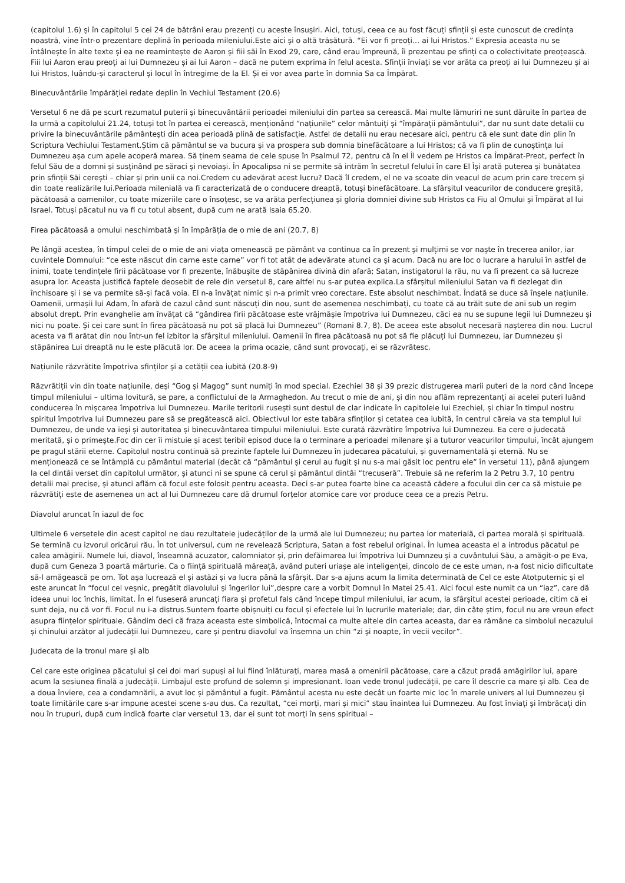(capitolul 1.6) și în capitolul 5 cei 24 de bătrâni erau prezenți cu aceste însușiri. Aici, totuși, ceea ce au fost făcuți sfinții și este cunoscut de credința noastră, vine într-o prezentare deplină în perioada mileniului.Este aici și o altă trăsătură. “Ei vor fi preoți… ai lui Hristos.” Expresia aceasta nu se întâlnește în alte texte și ea ne reamintește de Aaron și fiii săi în Exod 29, care, când erau împreună, îi prezentau pe sfinți ca o colectivitate preoțească. Fiii lui Aaron erau preoți ai lui Dumnezeu și ai lui Aaron – dacă ne putem exprima în felul acesta. Sfinții înviați se vor arăta ca preoți ai lui Dumnezeu și ai lui Hristos, luându-și caracterul și locul în întregime de la El. Și ei vor avea parte în domnia Sa ca Împărat.
Binecuvântările împărăției redate deplin în Vechiul Testament (20.6)
Versetul 6 ne dă pe scurt rezumatul puterii și binecuvântării perioadei mileniului din partea sa cerească. Mai multe lămuriri ne sunt dăruite în partea de la urmă a capitolului 21.24, totuși tot în partea ei cerească, menționând “națiunile” celor mântuiți și “împărații pământului”, dar nu sunt date detalii cu privire la binecuvântările pământești din acea perioadă plină de satisfacție. Astfel de detalii nu erau necesare aici, pentru că ele sunt date din plin în Scriptura Vechiului Testament.Știm că pământul se va bucura și va prospera sub domnia binefăcătoare a lui Hristos; că va fi plin de cunoștința lui Dumnezeu așa cum apele acoperă marea. Să ținem seama de cele spuse în Psalmul 72, pentru că în el Îl vedem pe Hristos ca Împărat-Preot, perfect în felul Său de a domni și susținând pe săraci și nevoiași. În Apocalipsa ni se permite să intrăm în secretul felului în care El Își arată puterea și bunătatea prin sfinții Săi cerești – chiar și prin unii ca noi.Credem cu adevărat acest lucru? Dacă îl credem, el ne va scoate din veacul de acum prin care trecem și din toate realizările lui.Perioada milenială va fi caracterizată de o conducere dreaptă, totuși binefăcătoare. La sfârșitul veacurilor de conducere greșită, păcătoasă a oamenilor, cu toate mizeriile care o însoțesc, se va arăta perfecțiunea și gloria domniei divine sub Hristos ca Fiu al Omului și Împărat al lui Israel. Totuși păcatul nu va fi cu totul absent, după cum ne arată Isaia 65.20.
Firea păcătoasă a omului neschimbată și în împărăția de o mie de ani (20.7, 8)
Pe lângă acestea, în timpul celei de o mie de ani viața omenească pe pământ va continua ca în prezent și mulțimi se vor naște în trecerea anilor, iar cuvintele Domnului: “ce este născut din carne este carne” vor fi tot atât de adevărate atunci ca și acum. Dacă nu are loc o lucrare a harului în astfel de inimi, toate tendințele firii păcătoase vor fi prezente, înăbușite de stăpânirea divină din afară; Satan, instigatorul la rău, nu va fi prezent ca să lucreze asupra lor. Aceasta justifică faptele deosebit de rele din versetul 8, care altfel nu s-ar putea explica.La sfârșitul mileniului Satan va fi dezlegat din închisoare și i se va permite să-și facă voia. El n-a învățat nimic și n-a primit vreo corectare. Este absolut neschimbat. Îndată se duce să înșele națiunile. Oamenii, urmașii lui Adam, în afară de cazul când sunt născuți din nou, sunt de asemenea neschimbați, cu toate că au trăit sute de ani sub un regim absolut drept. Prin evanghelie am învățat că “gândirea firii păcătoase este vrăjmășie împotriva lui Dumnezeu, căci ea nu se supune legii lui Dumnezeu și nici nu poate. Și cei care sunt în firea păcătoasă nu pot să placă lui Dumnezeu” (Romani 8.7, 8). De aceea este absolut necesară nașterea din nou. Lucrul acesta va fi arătat din nou într-un fel izbitor la sfârșitul mileniului. Oamenii în firea păcătoasă nu pot să fie plăcuți lui Dumnezeu, iar Dumnezeu și stăpânirea Lui dreaptă nu le este plăcută lor. De aceea la prima ocazie, când sunt provocați, ei se răzvrătesc.
Națiunile răzvrătite împotriva sfinților și a cetății cea iubită (20.8-9)
Răzvrătiții vin din toate națiunile, deși “Gog și Magog” sunt numiți în mod special. Ezechiel 38 și 39 prezic distrugerea marii puteri de la nord când începe timpul mileniului – ultima lovitură, se pare, a conflictului de la Armaghedon. Au trecut o mie de ani, și din nou aflăm reprezentanți ai acelei puteri luând conducerea în mișcarea împotriva lui Dumnezeu. Marile teritorii rusești sunt destul de clar indicate în capitolele lui Ezechiel, și chiar în timpul nostru spiritul împotriva lui Dumnezeu pare să se pregătească aici. Obiectivul lor este tabăra sfinților și cetatea cea iubită, în centrul căreia va sta templul lui Dumnezeu, de unde va ieși și autoritatea și binecuvântarea timpului mileniului. Este curată răzvrătire împotriva lui Dumnezeu. Ea cere o judecată meritată, și o primește.Foc din cer îi mistuie și acest teribil episod duce la o terminare a perioadei milenare și a tuturor veacurilor timpului, încât ajungem pe pragul stării eterne. Capitolul nostru continuă să prezinte faptele lui Dumnezeu în judecarea păcatului, și guvernamentală și eternă. Nu se menționează ce se întâmplă cu pământul material (decât că “pământul și cerul au fugit și nu s-a mai găsit loc pentru ele” în versetul 11), până ajungem la cel dintâi verset din capitolul următor, și atunci ni se spune că cerul și pământul dintâi “trecuseră”. Trebuie să ne referim la 2 Petru 3.7, 10 pentru detalii mai precise, și atunci aflăm că focul este folosit pentru aceasta. Deci s-ar putea foarte bine ca această cădere a focului din cer ca să mistuie pe răzvrătiți este de asemenea un act al lui Dumnezeu care dă drumul forțelor atomice care vor produce ceea ce a prezis Petru.
Diavolul aruncat în iazul de foc
Ultimele 6 versetele din acest capitol ne dau rezultatele judecăților de la urmă ale lui Dumnezeu; nu partea lor materială, ci partea morală și spirituală. Se termină cu izvorul oricărui rău. În tot universul, cum ne revelează Scriptura, Satan a fost rebelul original. În lumea aceasta el a introdus păcatul pe calea amăgirii. Numele lui, diavol, înseamnă acuzator, calomniator și, prin defăimarea lui împotriva lui Dumnzeu și a cuvântului Său, a amăgit-o pe Eva, după cum Geneza 3 poartă mărturie. Ca o ființă spirituală măreață, având puteri uriașe ale inteligenței, dincolo de ce este uman, n-a fost nicio dificultate să-l amăgească pe om. Tot așa lucrează el și astăzi și va lucra până la sfârșit. Dar s-a ajuns acum la limita determinată de Cel ce este Atotputernic și el este aruncat în “focul cel veșnic, pregătit diavolului și îngerilor lui”,despre care a vorbit Domnul în Matei 25.41. Aici focul este numit ca un “iaz”, care dă ideea unui loc închis, limitat. În el fuseseră aruncați fiara și profetul fals când începe timpul mileniului, iar acum, la sfârșitul acestei perioade, citim că ei sunt deja, nu că vor fi. Focul nu i-a distrus.Suntem foarte obișnuiți cu focul și efectele lui în lucrurile materiale; dar, din câte știm, focul nu are vreun efect asupra ființelor spirituale. Gândim deci că fraza aceasta este simbolică, întocmai ca multe altele din cartea aceasta, dar ea rămâne ca simbolul necazului și chinului arzător al judecății lui Dumnezeu, care și pentru diavolul va însemna un chin “zi și noapte, în vecii vecilor”.
Judecata de la tronul mare și alb
Cel care este originea păcatului și cei doi mari supuși ai lui fiind înlăturați, marea masă a omenirii păcătoase, care a căzut pradă amăgirilor lui, apare acum la sesiunea finală a judecății. Limbajul este profund de solemn și impresionant. Ioan vede tronul judecății, pe care îl descrie ca mare și alb. Cea de a doua înviere, cea a condamnării, a avut loc și pământul a fugit. Pământul acesta nu este decât un foarte mic loc în marele univers al lui Dumnezeu și toate limitările care s-ar impune acestei scene s-au dus. Ca rezultat, “cei morți, mari și mici” stau înaintea lui Dumnezeu. Au fost înviați și îmbrăcați din nou în trupuri, după cum indică foarte clar versetul 13, dar ei sunt tot morți în sens spiritual –